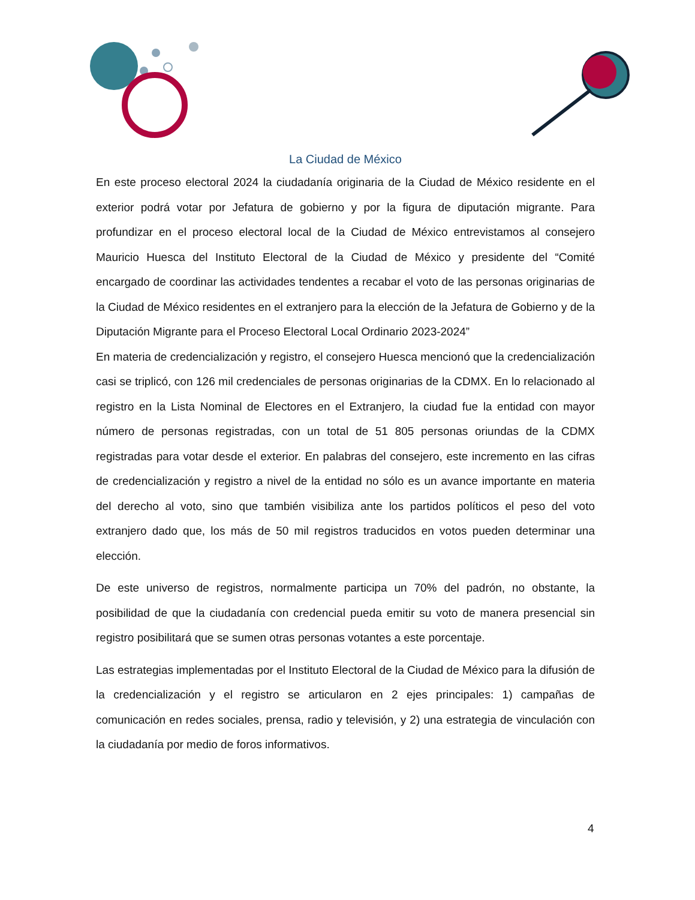La Ciudad de México
En este proceso electoral 2024 la ciudadanía originaria de la Ciudad de México residente en el exterior podrá votar por Jefatura de gobierno y por la figura de diputación migrante. Para profundizar en el proceso electoral local de la Ciudad de México entrevistamos al consejero Mauricio Huesca del Instituto Electoral de la Ciudad de México y presidente del “Comité encargado de coordinar las actividades tendentes a recabar el voto de las personas originarias de la Ciudad de México residentes en el extranjero para la elección de la Jefatura de Gobierno y de la Diputación Migrante para el Proceso Electoral Local Ordinario 2023-2024”
En materia de credencialización y registro, el consejero Huesca mencionó que la credencialización casi se triplicó, con 126 mil credenciales de personas originarias de la CDMX. En lo relacionado al registro en la Lista Nominal de Electores en el Extranjero, la ciudad fue la entidad con mayor número de personas registradas, con un total de 51 805 personas oriundas de la CDMX registradas para votar desde el exterior. En palabras del consejero, este incremento en las cifras de credencialización y registro a nivel de la entidad no sólo es un avance importante en materia del derecho al voto, sino que también visibiliza ante los partidos políticos el peso del voto extranjero dado que, los más de 50 mil registros traducidos en votos pueden determinar una elección.
De este universo de registros, normalmente participa un 70% del padrón, no obstante, la posibilidad de que la ciudadanía con credencial pueda emitir su voto de manera presencial sin registro posibilitará que se sumen otras personas votantes a este porcentaje.
Las estrategias implementadas por el Instituto Electoral de la Ciudad de México para la difusión de la credencialización y el registro se articularon en 2 ejes principales: 1) campañas de comunicación en redes sociales, prensa, radio y televisión, y 2) una estrategia de vinculación con la ciudadanía por medio de foros informativos.
4